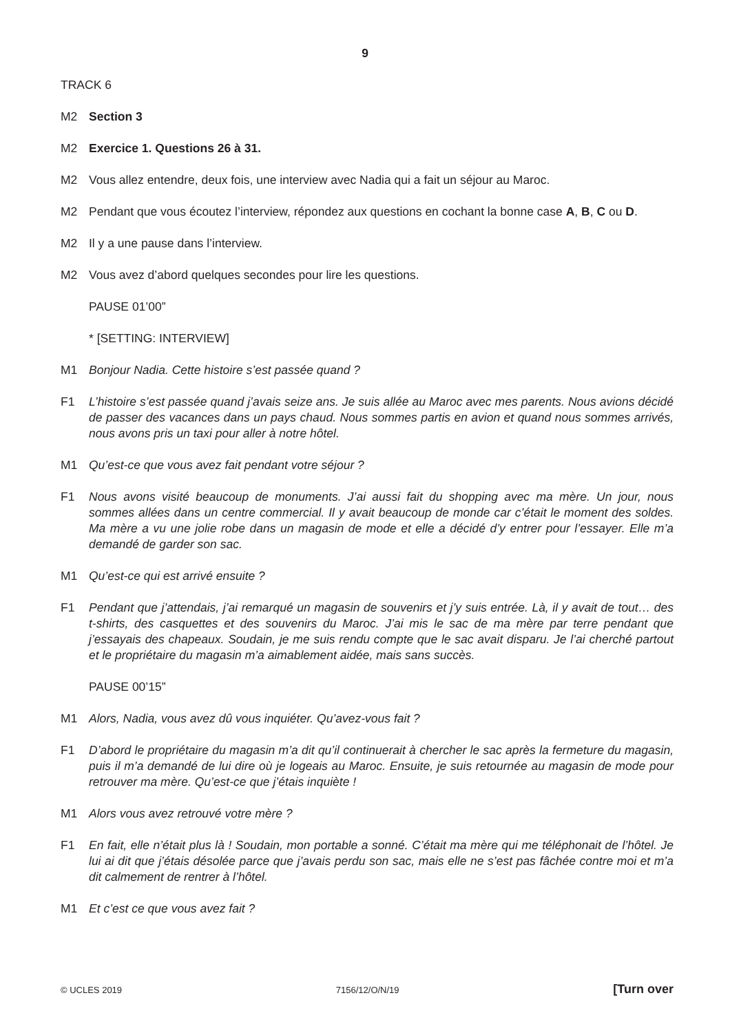9
TRACK 6
M2 Section 3
M2 Exercice 1. Questions 26 à 31.
M2 Vous allez entendre, deux fois, une interview avec Nadia qui a fait un séjour au Maroc.
M2 Pendant que vous écoutez l’interview, répondez aux questions en cochant la bonne case A, B, C ou D.
M2 Il y a une pause dans l’interview.
M2 Vous avez d’abord quelques secondes pour lire les questions.
PAUSE 01’00”
* [SETTING: INTERVIEW]
M1 Bonjour Nadia. Cette histoire s’est passée quand ?
F1 L’histoire s’est passée quand j’avais seize ans. Je suis allée au Maroc avec mes parents. Nous avions décidé de passer des vacances dans un pays chaud. Nous sommes partis en avion et quand nous sommes arrivés, nous avons pris un taxi pour aller à notre hôtel.
M1 Qu’est-ce que vous avez fait pendant votre séjour ?
F1 Nous avons visité beaucoup de monuments. J’ai aussi fait du shopping avec ma mère. Un jour, nous sommes allées dans un centre commercial. Il y avait beaucoup de monde car c’était le moment des soldes. Ma mère a vu une jolie robe dans un magasin de mode et elle a décidé d’y entrer pour l’essayer. Elle m’a demandé de garder son sac.
M1 Qu’est-ce qui est arrivé ensuite ?
F1 Pendant que j’attendais, j’ai remarqué un magasin de souvenirs et j’y suis entrée. Là, il y avait de tout… des t-shirts, des casquettes et des souvenirs du Maroc. J’ai mis le sac de ma mère par terre pendant que j’essayais des chapeaux. Soudain, je me suis rendu compte que le sac avait disparu. Je l’ai cherché partout et le propriétaire du magasin m’a aimablement aidée, mais sans succès.
PAUSE 00’15”
M1 Alors, Nadia, vous avez dû vous inquiéter. Qu’avez-vous fait ?
F1 D’abord le propriétaire du magasin m’a dit qu’il continuerait à chercher le sac après la fermeture du magasin, puis il m’a demandé de lui dire où je logeais au Maroc. Ensuite, je suis retournée au magasin de mode pour retrouver ma mère. Qu’est-ce que j’étais inquiète !
M1 Alors vous avez retrouvé votre mère ?
F1 En fait, elle n’était plus là ! Soudain, mon portable a sonné. C’était ma mère qui me téléphonait de l’hôtel. Je lui ai dit que j’étais désolée parce que j’avais perdu son sac, mais elle ne s’est pas fâchée contre moi et m’a dit calmement de rentrer à l’hôtel.
M1 Et c’est ce que vous avez fait ?
© UCLES 2019 7156/12/O/N/19 [Turn over